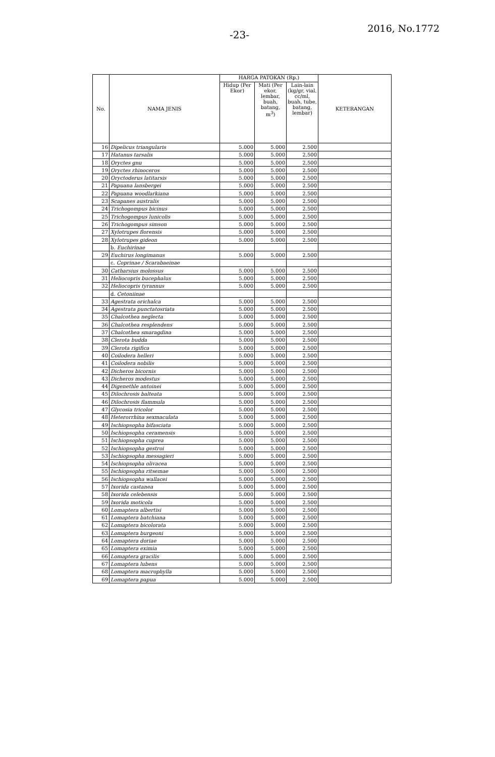-23-
2016, No.1772
| No. | NAMA JENIS | HARGA PATOKAN (Rp.) | | | KETERANGAN |
| --- | --- | --- | --- | --- | --- |
| | | Hidup (Per Ekor) | Mati (Per ekor, lembar, buah, batang, m<sup>3</sup>) | Lain-lain (kg/gr, vial, cc/ml, buah, tube, batang, lembar) | |
| 16 | Dipelicus triangularis | 5.000 | 5.000 | 2.500 | |
| 17 | Hatanus tarsalis | 5.000 | 5.000 | 2.500 | |
| 18 | Oryctes gnu | 5.000 | 5.000 | 2.500 | |
| 19 | Oryctes rhinoceros | 5.000 | 5.000 | 2.500 | |
| 20 | Oryctoderus latitarsis | 5.000 | 5.000 | 2.500 | |
| 21 | Papuana lansbergei | 5.000 | 5.000 | 2.500 | |
| 22 | Papuana woodlarkiana | 5.000 | 5.000 | 2.500 | |
| 23 | Scapanes australis | 5.000 | 5.000 | 2.500 | |
| 24 | Trichogompus bicinus | 5.000 | 5.000 | 2.500 | |
| 25 | Trichogompus lunicolis | 5.000 | 5.000 | 2.500 | |
| 26 | Trichogompus simson | 5.000 | 5.000 | 2.500 | |
| 27 | Xylotrupes florensis | 5.000 | 5.000 | 2.500 | |
| 28 | Xylotrupes gideon | 5.000 | 5.000 | 2.500 | |
| | b. Euchirinae | | | | |
| 29 | Euchirus longimanus | 5.000 | 5.000 | 2.500 | |
| | c. Coprinae / Scarabaeinae | | | | |
| 30 | Catharsius molossus | 5.000 | 5.000 | 2.500 | |
| 31 | Heliocopris bucephalus | 5.000 | 5.000 | 2.500 | |
| 32 | Heliocopris tyrannus | 5.000 | 5.000 | 2.500 | |
| | d. Cetoniinae | | | | |
| 33 | Agestrata orichalca | 5.000 | 5.000 | 2.500 | |
| 34 | Agestrata punctatosriata | 5.000 | 5.000 | 2.500 | |
| 35 | Chalcothea neglecta | 5.000 | 5.000 | 2.500 | |
| 36 | Chalcothea resplendens | 5.000 | 5.000 | 2.500 | |
| 37 | Chalcothea smaragdina | 5.000 | 5.000 | 2.500 | |
| 38 | Clerota budda | 5.000 | 5.000 | 2.500 | |
| 39 | Clerota rigifica | 5.000 | 5.000 | 2.500 | |
| 40 | Coilodera helleri | 5.000 | 5.000 | 2.500 | |
| 41 | Coilodera nobilis | 5.000 | 5.000 | 2.500 | |
| 42 | Dicheros bicornis | 5.000 | 5.000 | 2.500 | |
| 43 | Dicheros modestus | 5.000 | 5.000 | 2.500 | |
| 44 | Digenethle antoinei | 5.000 | 5.000 | 2.500 | |
| 45 | Dilochrosis balteata | 5.000 | 5.000 | 2.500 | |
| 46 | Dilochrosis flammula | 5.000 | 5.000 | 2.500 | |
| 47 | Glycosia tricolor | 5.000 | 5.000 | 2.500 | |
| 48 | Heterorrhina sexmaculata | 5.000 | 5.000 | 2.500 | |
| 49 | Ischiopsopha bifasciata | 5.000 | 5.000 | 2.500 | |
| 50 | Ischiopsopha ceramensis | 5.000 | 5.000 | 2.500 | |
| 51 | Ischiopsopha cuprea | 5.000 | 5.000 | 2.500 | |
| 52 | Ischiopsopha gestroi | 5.000 | 5.000 | 2.500 | |
| 53 | Ischiopsopha messagieri | 5.000 | 5.000 | 2.500 | |
| 54 | Ischiopsopha olivacea | 5.000 | 5.000 | 2.500 | |
| 55 | Ischiopsopha ritsemae | 5.000 | 5.000 | 2.500 | |
| 56 | Ischiopsopha wallacei | 5.000 | 5.000 | 2.500 | |
| 57 | Ixorida castanea | 5.000 | 5.000 | 2.500 | |
| 58 | Ixorida celebensis | 5.000 | 5.000 | 2.500 | |
| 59 | Ixorida moticola | 5.000 | 5.000 | 2.500 | |
| 60 | Lomaptera albertisi | 5.000 | 5.000 | 2.500 | |
| 61 | Lomaptera batchiana | 5.000 | 5.000 | 2.500 | |
| 62 | Lomaptera bicolorata | 5.000 | 5.000 | 2.500 | |
| 63 | Lomaptera burgeoni | 5.000 | 5.000 | 2.500 | |
| 64 | Lomaptera doriae | 5.000 | 5.000 | 2.500 | |
| 65 | Lomaptera eximia | 5.000 | 5.000 | 2.500 | |
| 66 | Lomaptera gracilis | 5.000 | 5.000 | 2.500 | |
| 67 | Lomaptera lubens | 5.000 | 5.000 | 2.500 | |
| 68 | Lomaptera macrophylla | 5.000 | 5.000 | 2.500 | |
| 69 | Lomaptera papua | 5.000 | 5.000 | 2.500 | |